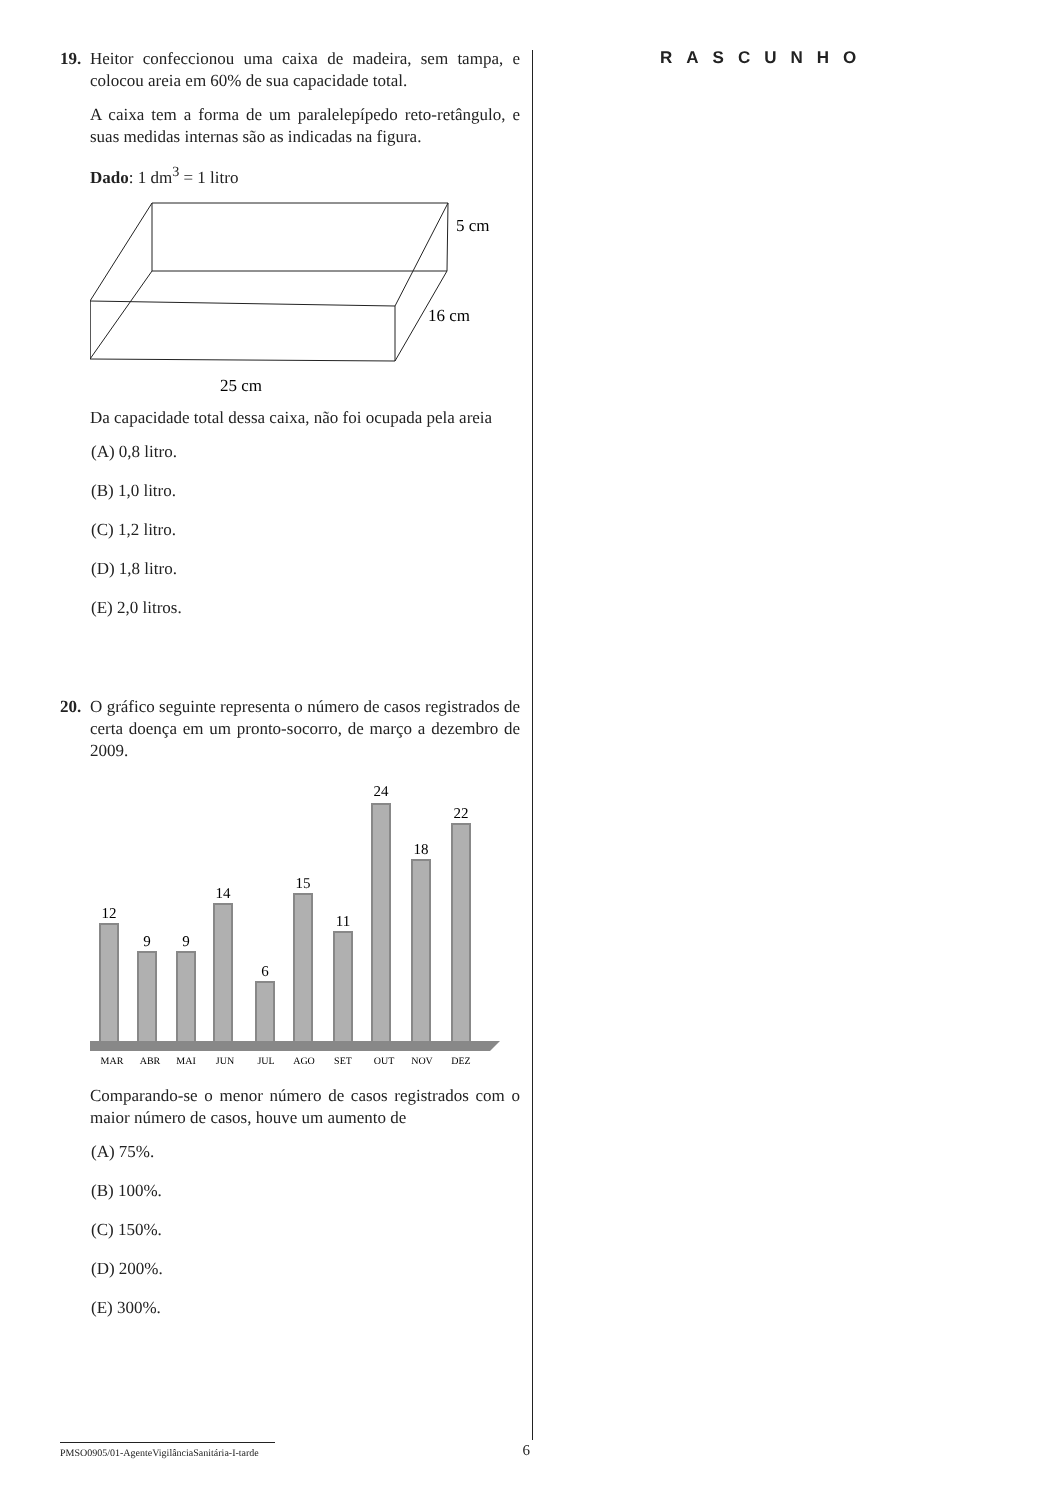19.
Heitor confeccionou uma caixa de madeira, sem tampa, e colocou areia em 60% de sua capacidade total.
A caixa tem a forma de um paralelepípedo reto-retângulo, e suas medidas internas são as indicadas na figura.
Dado: 1 dm<sup>3</sup> = 1 litro
5 cm
16 cm
25 cm
Da capacidade total dessa caixa, não foi ocupada pela areia
(A) 0,8 litro.
(B) 1,0 litro.
(C) 1,2 litro.
(D) 1,8 litro.
(E) 2,0 litros.
20.
O gráfico seguinte representa o número de casos registrados de certa doença em um pronto-socorro, de março a dezembro de 2009.
12
9
9
14
6
15
11
24
18
22
MAR
ABR
MAI
JUN
JUL
AGO
SET
OUT
NOV
DEZ
Comparando-se o menor número de casos registrados com o maior número de casos, houve um aumento de
(A) 75%.
(B) 100%.
(C) 150%.
(D) 200%.
(E) 300%.
RASCUNHO
PMSO0905/01-AgenteVigilânciaSanitária-I-tarde 6